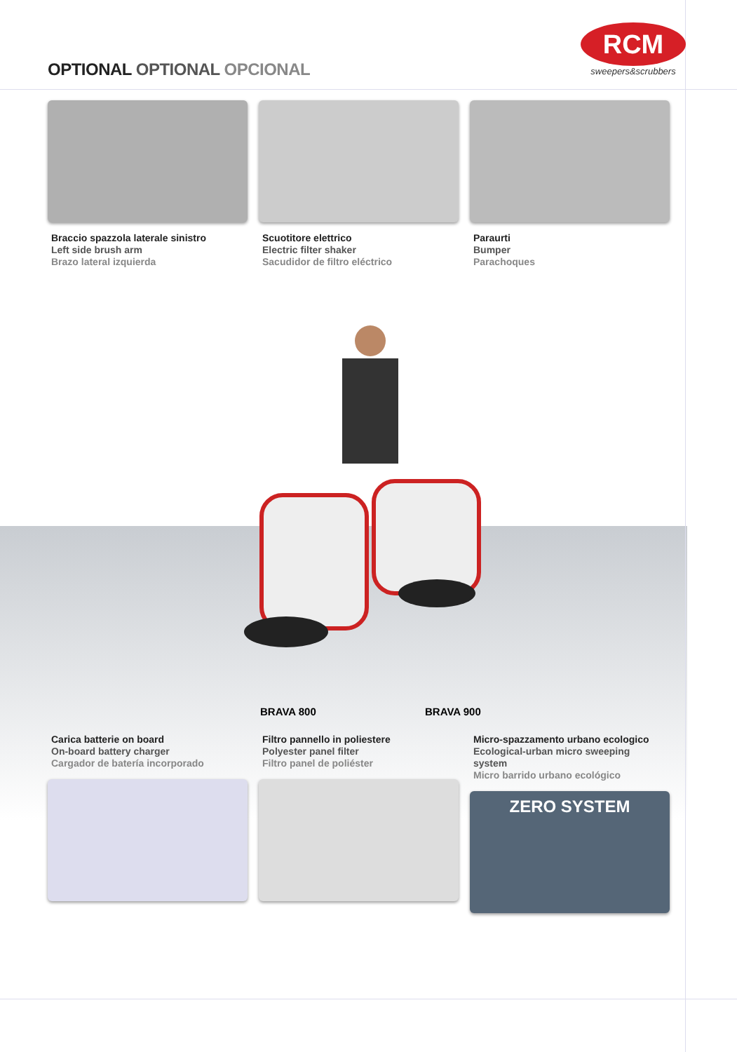OPTIONAL OPTIONAL OPCIONAL
RCM
sweepers&scrubbers
Braccio spazzola laterale sinistro
Left side brush arm
Brazo lateral izquierda
Scuotitore elettrico
Electric filter shaker
Sacudidor de filtro eléctrico
Paraurti
Bumper
Parachoques
BRAVA 800 BRAVA 900
Carica batterie on board
On-board battery charger
Cargador de batería incorporado
Filtro pannello in poliestere
Polyester panel filter
Filtro panel de poliéster
Micro-spazzamento urbano ecologico
Ecological-urban micro sweeping system
Micro barrido urbano ecológico
ZERO SYSTEM